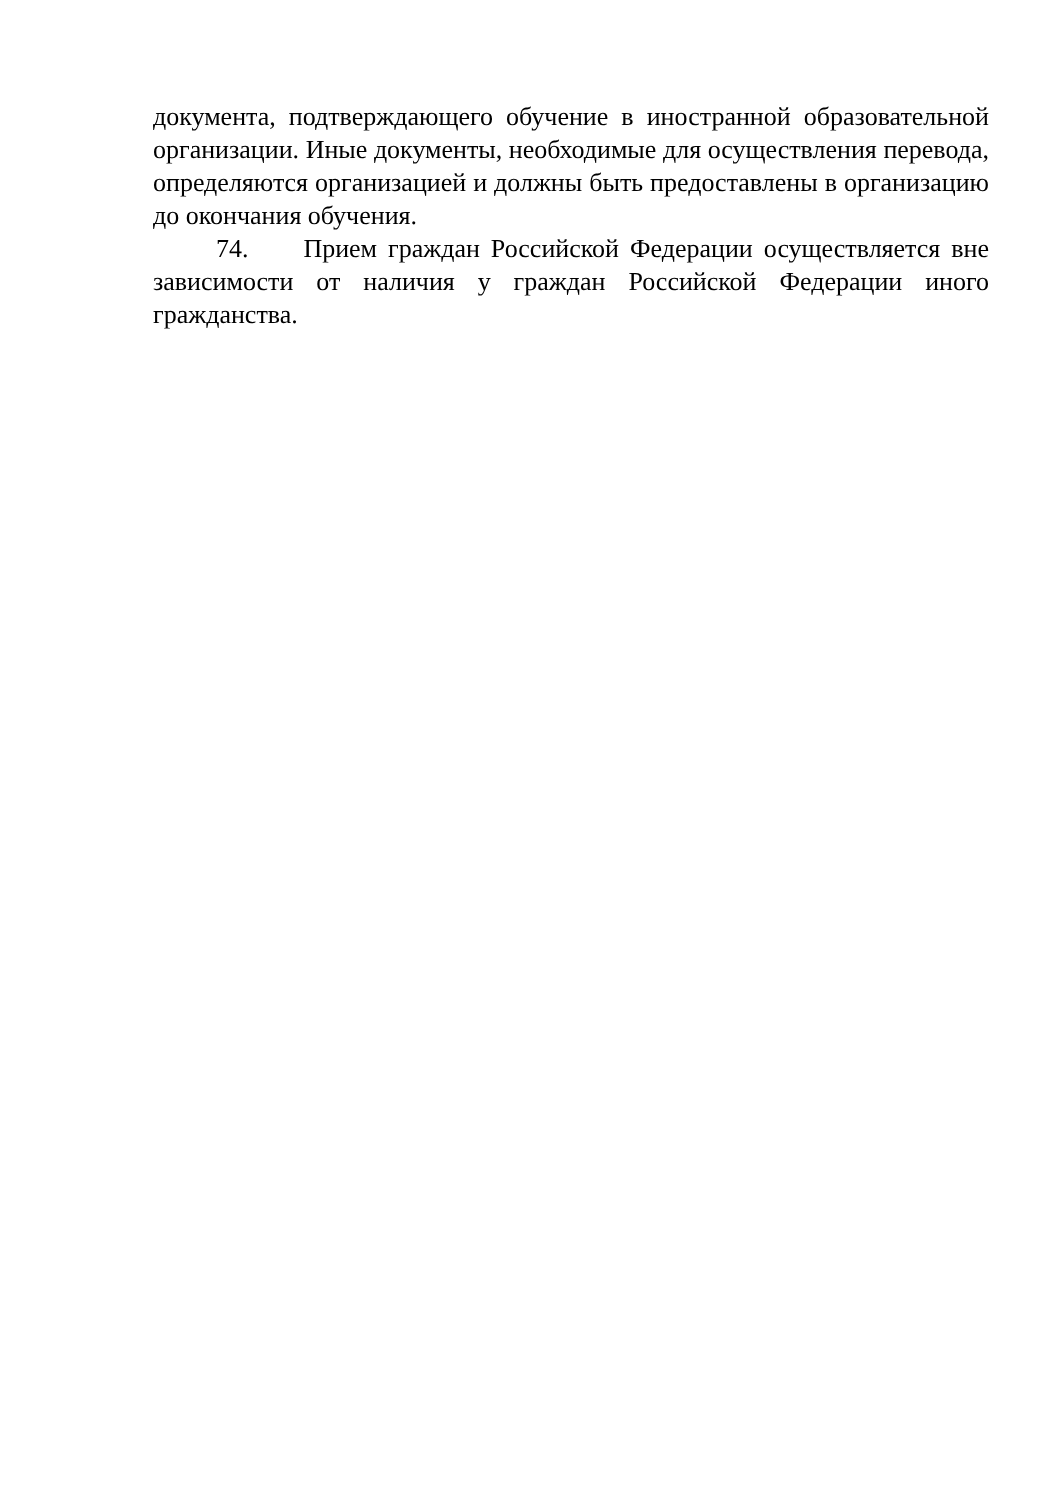документа, подтверждающего обучение в иностранной образовательной организации. Иные документы, необходимые для осуществления перевода, определяются организацией и должны быть предоставлены в организацию до окончания обучения.
74. Прием граждан Российской Федерации осуществляется вне зависимости от наличия у граждан Российской Федерации иного гражданства.